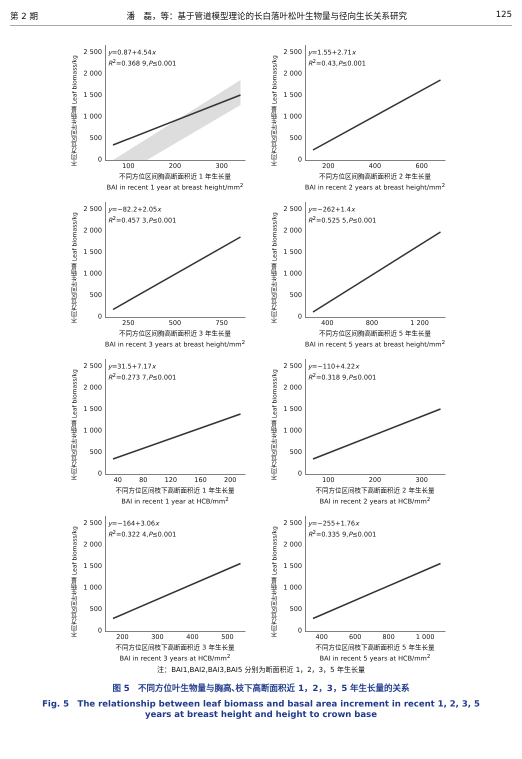第 2 期 潘　磊，等：基于管道模型理论的长白落叶松叶生物量与径向生长关系研究 125
不同方位区间叶生物量 Leaf biomass/kg
2 500
2 000
1 500
1 000
500
0
y=0.87+4.54x
R<sup>2</sup>=0.368 9,P≤0.001
100 200 300
不同方位区间胸高断面积近 1 年生长量
BAI in recent 1 year at breast height/mm<sup>2</sup>
不同方位区间叶生物量 Leaf biomass/kg
2 500
2 000
1 500
1 000
500
0
y=1.55+2.71x
R<sup>2</sup>=0.43,P≤0.001
200 400 600
不同方位区间胸高断面积近 2 年生长量
BAI in recent 2 years at breast height/mm<sup>2</sup>
不同方位区间叶生物量 Leaf biomass/kg
2 500
2 000
1 500
1 000
500
0
y=−82.2+2.05x
R<sup>2</sup>=0.457 3,P≤0.001
250 500 750
不同方位区间胸高断面积近 3 年生长量
BAI in recent 3 years at breast height/mm<sup>2</sup>
不同方位区间叶生物量 Leaf biomass/kg
2 500
2 000
1 500
1 000
500
0
y=−262+1.4x
R<sup>2</sup>=0.525 5,P≤0.001
400 800 1 200
不同方位区间胸高断面积近 5 年生长量
BAI in recent 5 years at breast height/mm<sup>2</sup>
不同方位区间叶生物量 Leaf biomass/kg
2 500
2 000
1 500
1 000
500
0
y=31.5+7.17x
R<sup>2</sup>=0.273 7,P≤0.001
40 80 120 160 200
不同方位区间枝下高断面积近 1 年生长量
BAI in recent 1 year at HCB/mm<sup>2</sup>
不同方位区间叶生物量 Leaf biomass/kg
2 500
2 000
1 500
1 000
500
0
y=−110+4.22x
R<sup>2</sup>=0.318 9,P≤0.001
100 200 300
不同方位区间枝下高断面积近 2 年生长量
BAI in recent 2 years at HCB/mm<sup>2</sup>
不同方位区间叶生物量 Leaf biomass/kg
2 500
2 000
1 500
1 000
500
0
y=−164+3.06x
R<sup>2</sup>=0.322 4,P≤0.001
200 300 400 500
不同方位区间枝下高断面积近 3 年生长量
BAI in recent 3 years at HCB/mm<sup>2</sup>
不同方位区间叶生物量 Leaf biomass/kg
2 500
2 000
1 500
1 000
500
0
y=−255+1.76x
R<sup>2</sup>=0.335 9,P≤0.001
400 600 800 1 000
不同方位区间枝下高断面积近 5 年生长量
BAI in recent 5 years at HCB/mm<sup>2</sup>
注：BAI1,BAI2,BAI3,BAI5 分别为断面积近 1，2，3，5 年生长量
图 5　不同方位叶生物量与胸高､枝下高断面积近 1，2，3，5 年生长量的关系
Fig. 5　The relationship between leaf biomass and basal area increment in recent 1, 2, 3, 5 years at breast height and height to crown base